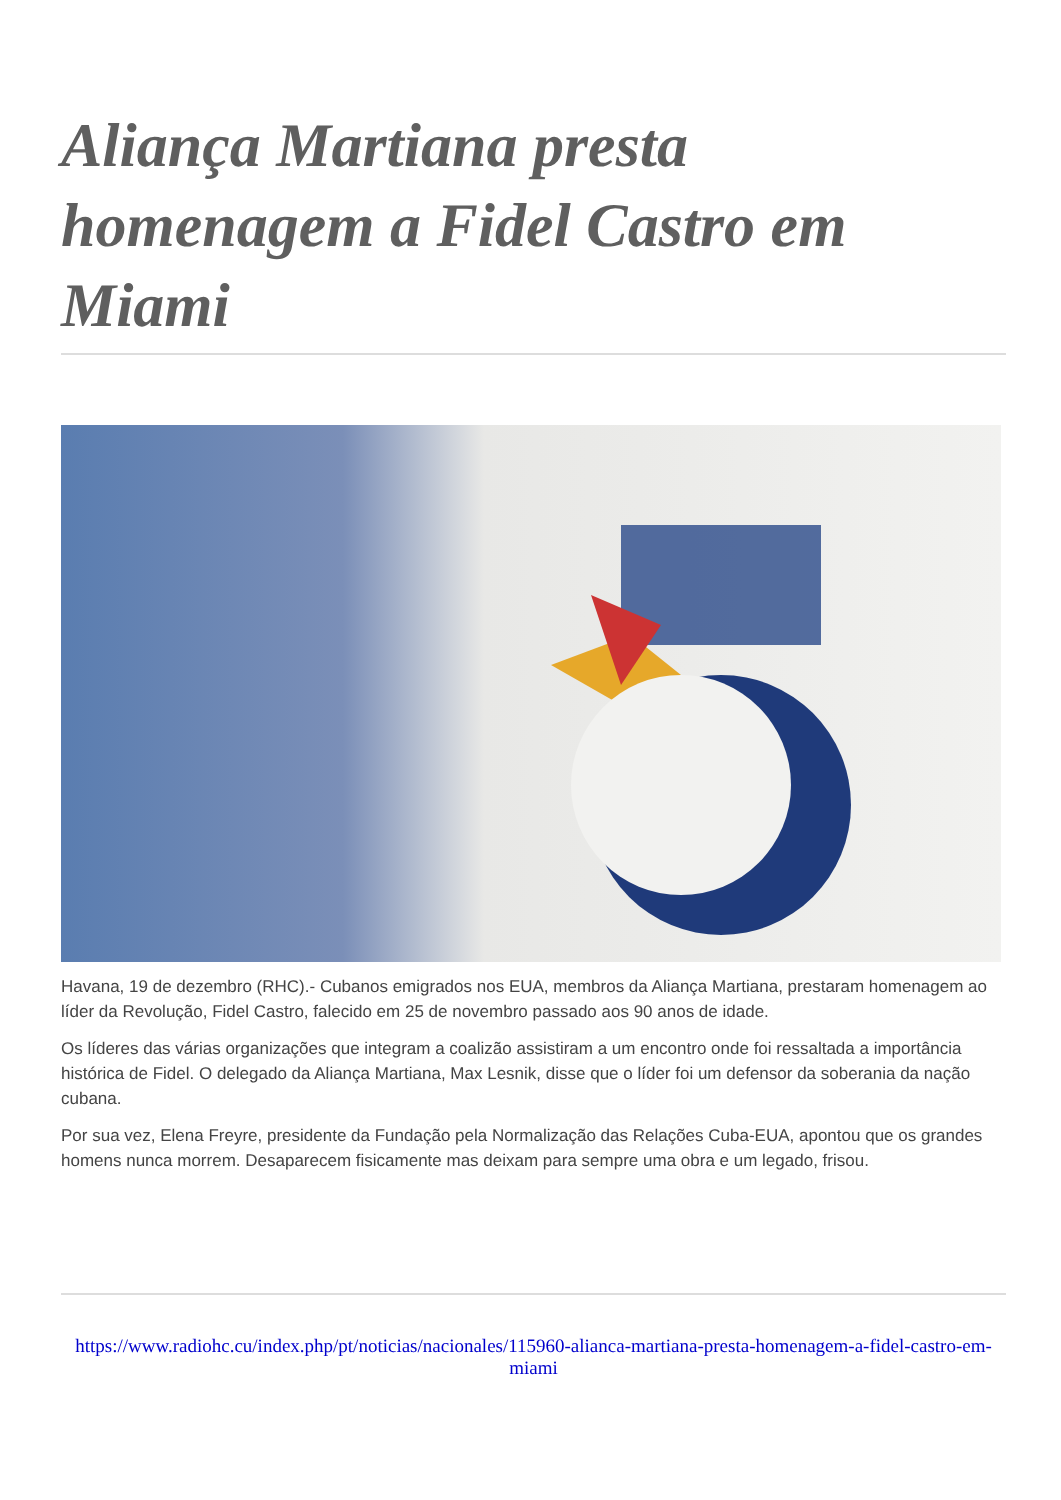Aliança Martiana presta homenagem a Fidel Castro em Miami
Havana, 19 de dezembro (RHC).- Cubanos emigrados nos EUA, membros da Aliança Martiana, prestaram homenagem ao líder da Revolução, Fidel Castro, falecido em 25 de novembro passado aos 90 anos de idade.
Os líderes das várias organizações que integram a coalizão assistiram a um encontro onde foi ressaltada a importância histórica de Fidel. O delegado da Aliança Martiana, Max Lesnik, disse que o líder foi um defensor da soberania da nação cubana.
Por sua vez, Elena Freyre, presidente da Fundação pela Normalização das Relações Cuba-EUA, apontou que os grandes homens nunca morrem. Desaparecem fisicamente mas deixam para sempre uma obra e um legado, frisou.
https://www.radiohc.cu/index.php/pt/noticias/nacionales/115960-alianca-martiana-presta-homenagem-a-fidel-castro-em-miami